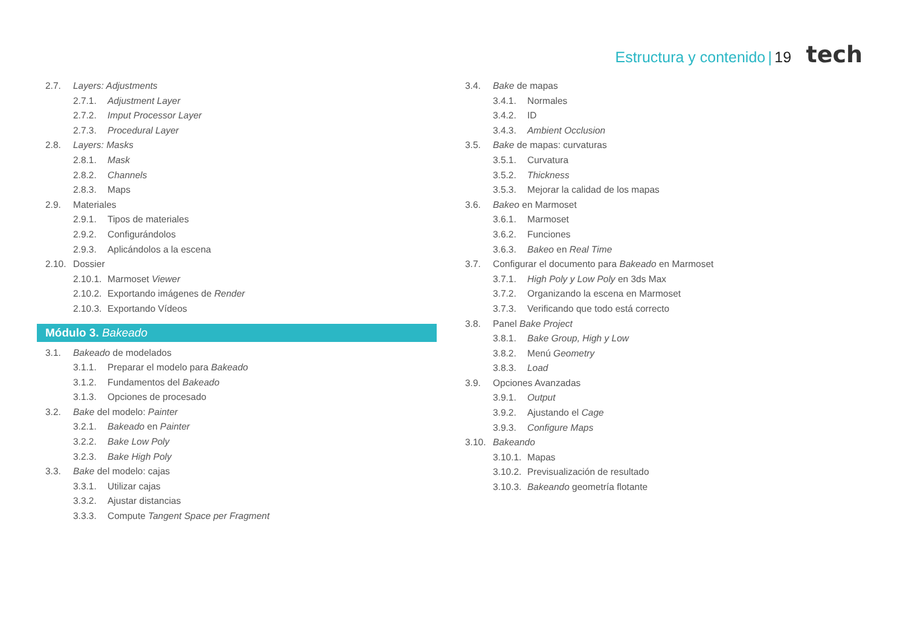Estructura y contenido | 19 tech
2.7. Layers: Adjustments
2.7.1. Adjustment Layer
2.7.2. Imput Processor Layer
2.7.3. Procedural Layer
2.8. Layers: Masks
2.8.1. Mask
2.8.2. Channels
2.8.3. Maps
2.9. Materiales
2.9.1. Tipos de materiales
2.9.2. Configurándolos
2.9.3. Aplicándolos a la escena
2.10. Dossier
2.10.1. Marmoset Viewer
2.10.2. Exportando imágenes de Render
2.10.3. Exportando Vídeos
Módulo 3. Bakeado
3.1. Bakeado de modelados
3.1.1. Preparar el modelo para Bakeado
3.1.2. Fundamentos del Bakeado
3.1.3. Opciones de procesado
3.2. Bake del modelo: Painter
3.2.1. Bakeado en Painter
3.2.2. Bake Low Poly
3.2.3. Bake High Poly
3.3. Bake del modelo: cajas
3.3.1. Utilizar cajas
3.3.2. Ajustar distancias
3.3.3. Compute Tangent Space per Fragment
3.4. Bake de mapas
3.4.1. Normales
3.4.2. ID
3.4.3. Ambient Occlusion
3.5. Bake de mapas: curvaturas
3.5.1. Curvatura
3.5.2. Thickness
3.5.3. Mejorar la calidad de los mapas
3.6. Bakeo en Marmoset
3.6.1. Marmoset
3.6.2. Funciones
3.6.3. Bakeo en Real Time
3.7. Configurar el documento para Bakeado en Marmoset
3.7.1. High Poly y Low Poly en 3ds Max
3.7.2. Organizando la escena en Marmoset
3.7.3. Verificando que todo está correcto
3.8. Panel Bake Project
3.8.1. Bake Group, High y Low
3.8.2. Menú Geometry
3.8.3. Load
3.9. Opciones Avanzadas
3.9.1. Output
3.9.2. Ajustando el Cage
3.9.3. Configure Maps
3.10. Bakeando
3.10.1. Mapas
3.10.2. Previsualización de resultado
3.10.3. Bakeando geometría flotante